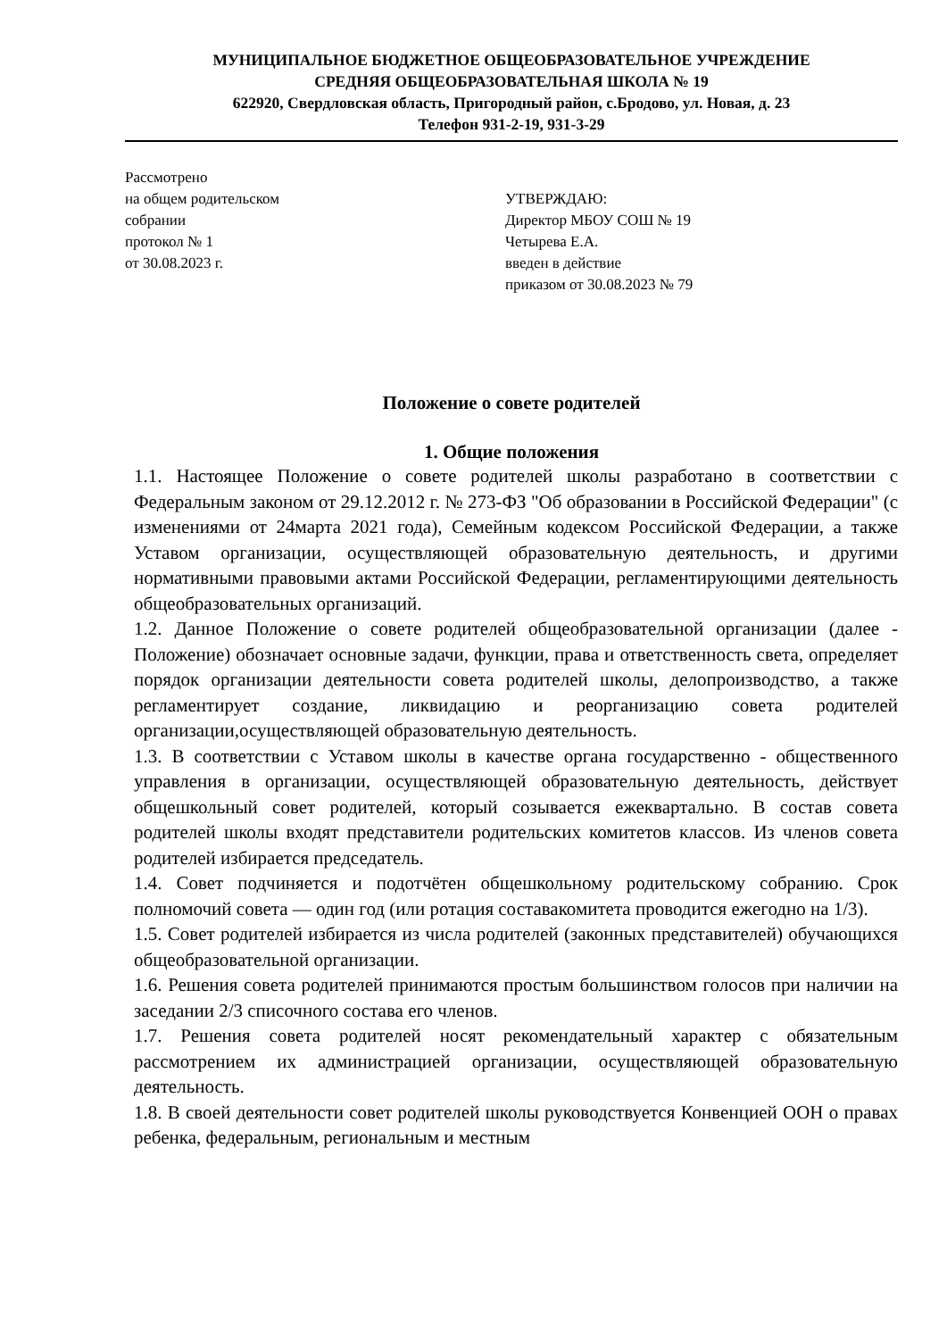МУНИЦИПАЛЬНОЕ БЮДЖЕТНОЕ ОБЩЕОБРАЗОВАТЕЛЬНОЕ УЧРЕЖДЕНИЕ
СРЕДНЯЯ ОБЩЕОБРАЗОВАТЕЛЬНАЯ ШКОЛА № 19
622920, Свердловская область, Пригородный район, с.Бродово, ул. Новая, д. 23
Телефон 931-2-19, 931-3-29
Рассмотрено
на общем родительском
собрании
протокол № 1
от 30.08.2023 г.
УТВЕРЖДАЮ:
Директор МБОУ СОШ № 19
Четырева Е.А.
введен в действие
приказом от 30.08.2023 № 79
Положение о совете родителей
1. Общие положения
1.1. Настоящее Положение о совете родителей школы разработано в соответствии с Федеральным законом от 29.12.2012 г. № 273-ФЗ "Об образовании в Российской Федерации" (с изменениями от 24марта 2021 года), Семейным кодексом Российской Федерации, а также Уставом организации, осуществляющей образовательную деятельность, и другими нормативными правовыми актами Российской Федерации, регламентирующими деятельность общеобразовательных организаций.
1.2. Данное Положение о совете родителей общеобразовательной организации (далее - Положение) обозначает основные задачи, функции, права и ответственность света, определяет порядок организации деятельности совета родителей школы, делопроизводство, а также регламентирует создание, ликвидацию и реорганизацию совета родителей организации,осуществляющей образовательную деятельность.
1.3. В соответствии с Уставом школы в качестве органа государственно - общественного управления в организации, осуществляющей образовательную деятельность, действует общешкольный совет родителей, который созывается ежеквартально. В состав совета родителей школы входят представители родительских комитетов классов. Из членов совета родителей избирается председатель.
1.4. Совет подчиняется и подотчётен общешкольному родительскому собранию. Срок полномочий совета — один год (или ротация составакомитета проводится ежегодно на 1/3).
1.5. Совет родителей избирается из числа родителей (законных представителей) обучающихся общеобразовательной организации.
1.6. Решения совета родителей принимаются простым большинством голосов при наличии на заседании 2/3 списочного состава его членов.
1.7. Решения совета родителей носят рекомендательный характер с обязательным рассмотрением их администрацией организации, осуществляющей образовательную деятельность.
1.8. В своей деятельности совет родителей школы руководствуется Конвенцией ООН о правах ребенка, федеральным, региональным и местным